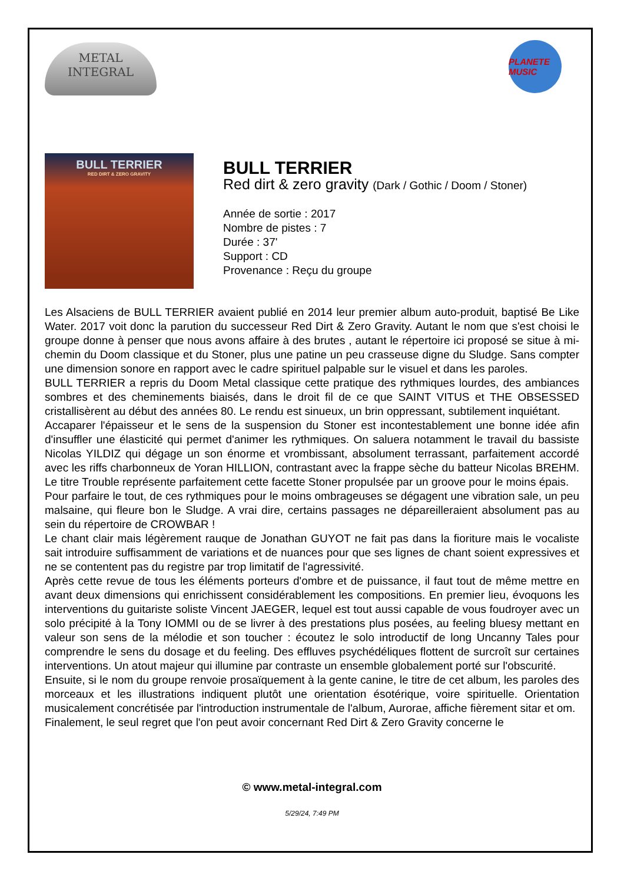METAL
INTEGRAL
PLANETE MUSIC
BULL TERRIER
RED DIRT & ZERO GRAVITY
BULL TERRIER
Red dirt & zero gravity (Dark / Gothic / Doom / Stoner)
Année de sortie : 2017
Nombre de pistes : 7
Durée : 37'
Support : CD
Provenance : Reçu du groupe
Les Alsaciens de BULL TERRIER avaient publié en 2014 leur premier album auto-produit, baptisé Be Like Water. 2017 voit donc la parution du successeur Red Dirt & Zero Gravity. Autant le nom que s'est choisi le groupe donne à penser que nous avons affaire à des brutes , autant le répertoire ici proposé se situe à mi-chemin du Doom classique et du Stoner, plus une patine un peu crasseuse digne du Sludge. Sans compter une dimension sonore en rapport avec le cadre spirituel palpable sur le visuel et dans les paroles.
BULL TERRIER a repris du Doom Metal classique cette pratique des rythmiques lourdes, des ambiances sombres et des cheminements biaisés, dans le droit fil de ce que SAINT VITUS et THE OBSESSED cristallisèrent au début des années 80. Le rendu est sinueux, un brin oppressant, subtilement inquiétant.
Accaparer l'épaisseur et le sens de la suspension du Stoner est incontestablement une bonne idée afin d'insuffler une élasticité qui permet d'animer les rythmiques. On saluera notamment le travail du bassiste Nicolas YILDIZ qui dégage un son énorme et vrombissant, absolument terrassant, parfaitement accordé avec les riffs charbonneux de Yoran HILLION, contrastant avec la frappe sèche du batteur Nicolas BREHM. Le titre Trouble représente parfaitement cette facette Stoner propulsée par un groove pour le moins épais.
Pour parfaire le tout, de ces rythmiques pour le moins ombrageuses se dégagent une vibration sale, un peu malsaine, qui fleure bon le Sludge. A vrai dire, certains passages ne dépareilleraient absolument pas au sein du répertoire de CROWBAR !
Le chant clair mais légèrement rauque de Jonathan GUYOT ne fait pas dans la fioriture mais le vocaliste sait introduire suffisamment de variations et de nuances pour que ses lignes de chant soient expressives et ne se contentent pas du registre par trop limitatif de l'agressivité.
Après cette revue de tous les éléments porteurs d'ombre et de puissance, il faut tout de même mettre en avant deux dimensions qui enrichissent considérablement les compositions. En premier lieu, évoquons les interventions du guitariste soliste Vincent JAEGER, lequel est tout aussi capable de vous foudroyer avec un solo précipité à la Tony IOMMI ou de se livrer à des prestations plus posées, au feeling bluesy mettant en valeur son sens de la mélodie et son toucher : écoutez le solo introductif de long Uncanny Tales pour comprendre le sens du dosage et du feeling. Des effluves psychédéliques flottent de surcroît sur certaines interventions. Un atout majeur qui illumine par contraste un ensemble globalement porté sur l'obscurité.
Ensuite, si le nom du groupe renvoie prosaïquement à la gente canine, le titre de cet album, les paroles des morceaux et les illustrations indiquent plutôt une orientation ésotérique, voire spirituelle. Orientation musicalement concrétisée par l'introduction instrumentale de l'album, Aurorae, affiche fièrement sitar et om.
Finalement, le seul regret que l'on peut avoir concernant Red Dirt & Zero Gravity concerne le
© www.metal-integral.com
5/29/24, 7:49 PM